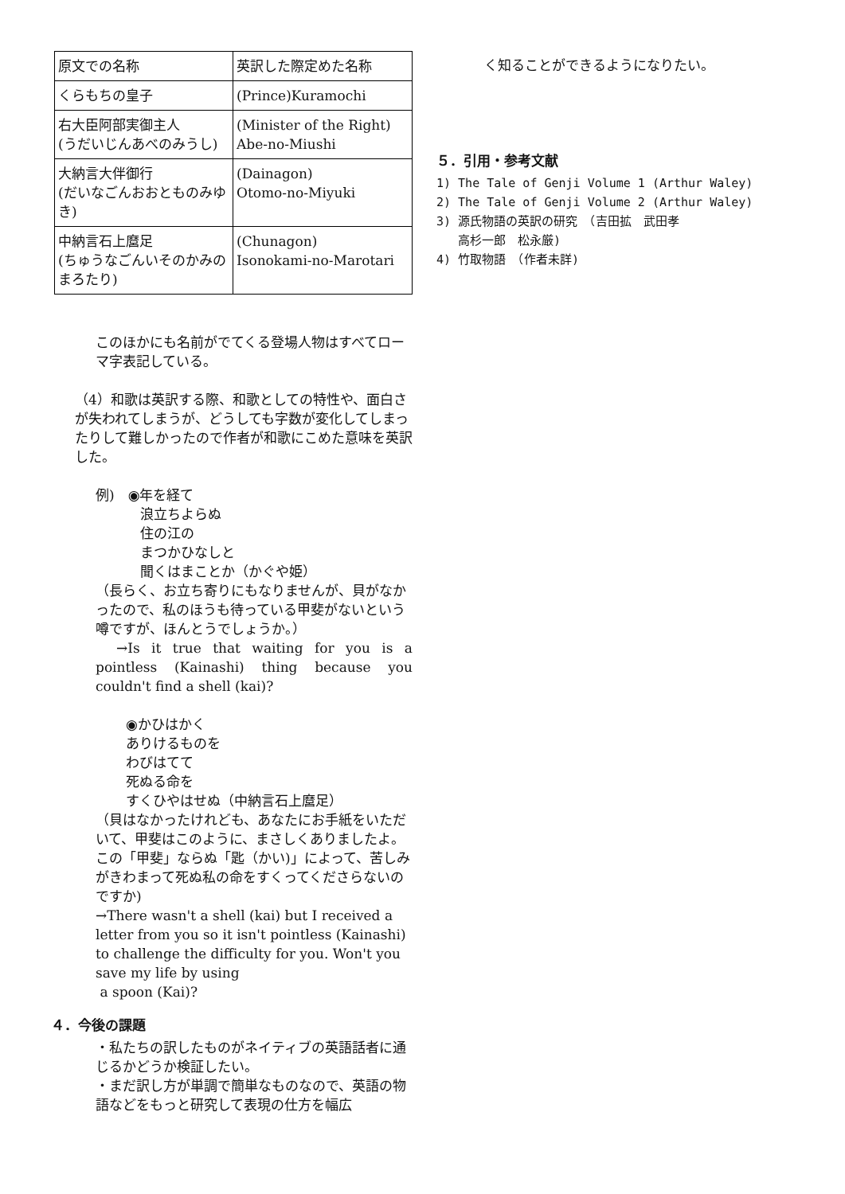| 原文での名称 | 英訳した際定めた名称 |
| --- | --- |
| くらもちの皇子 | (Prince)Kuramochi |
| 右大臣阿部実御主人 (うだいじんあべのみうし) | (Minister of the Right) Abe-no-Miushi |
| 大納言大伴御行 (だいなごんおおとものみゆき) | (Dainagon) Otomo-no-Miyuki |
| 中納言石上麿足 (ちゅうなごんいそのかみのまろたり) | (Chunagon) Isonokami-no-Marotari |
このほかにも名前がでてくる登場人物はすべてローマ字表記している。
（4）和歌は英訳する際、和歌としての特性や、面白さが失われてしまうが、どうしても字数が変化してしまったりして難しかったので作者が和歌にこめた意味を英訳した。
例)　◉年を経て
浪立ちよらぬ
住の江の
まつかひなしと
聞くはまことか（かぐや姫）
（長らく、お立ち寄りにもなりませんが、貝がなかったので、私のほうも待っている甲斐がないという噂ですが、ほんとうでしょうか。）
　→Is it true that waiting for you is a pointless (Kainashi) thing because you couldn't find a shell (kai)?
◉かひはかく
ありけるものを
わびはてて
死ぬる命を
すくひやはせぬ（中納言石上麿足）
（貝はなかったけれども、あなたにお手紙をいただいて、甲斐はこのように、まさしくありましたよ。この「甲斐」ならぬ「匙（かい)」によって、苦しみがきわまって死ぬ私の命をすくってくださらないのですか)
→There wasn't a shell (kai) but I received a letter from you so it isn't pointless (Kainashi) to challenge the difficulty for you. Won't you save my life by using
a spoon (Kai)?
４．今後の課題
・私たちの訳したものがネイティブの英語話者に通じるかどうか検証したい。
・まだ訳し方が単調で簡単なものなので、英語の物語などをもっと研究して表現の仕方を幅広
く知ることができるようになりたい。
５．引用・参考文献
1) The Tale of Genji Volume 1 (Arthur Waley)
2) The Tale of Genji Volume 2 (Arthur Waley)
3) 源氏物語の英訳の研究　（吉田拡　武田孝
高杉一郎　松永厳)
4) 竹取物語　（作者未詳)